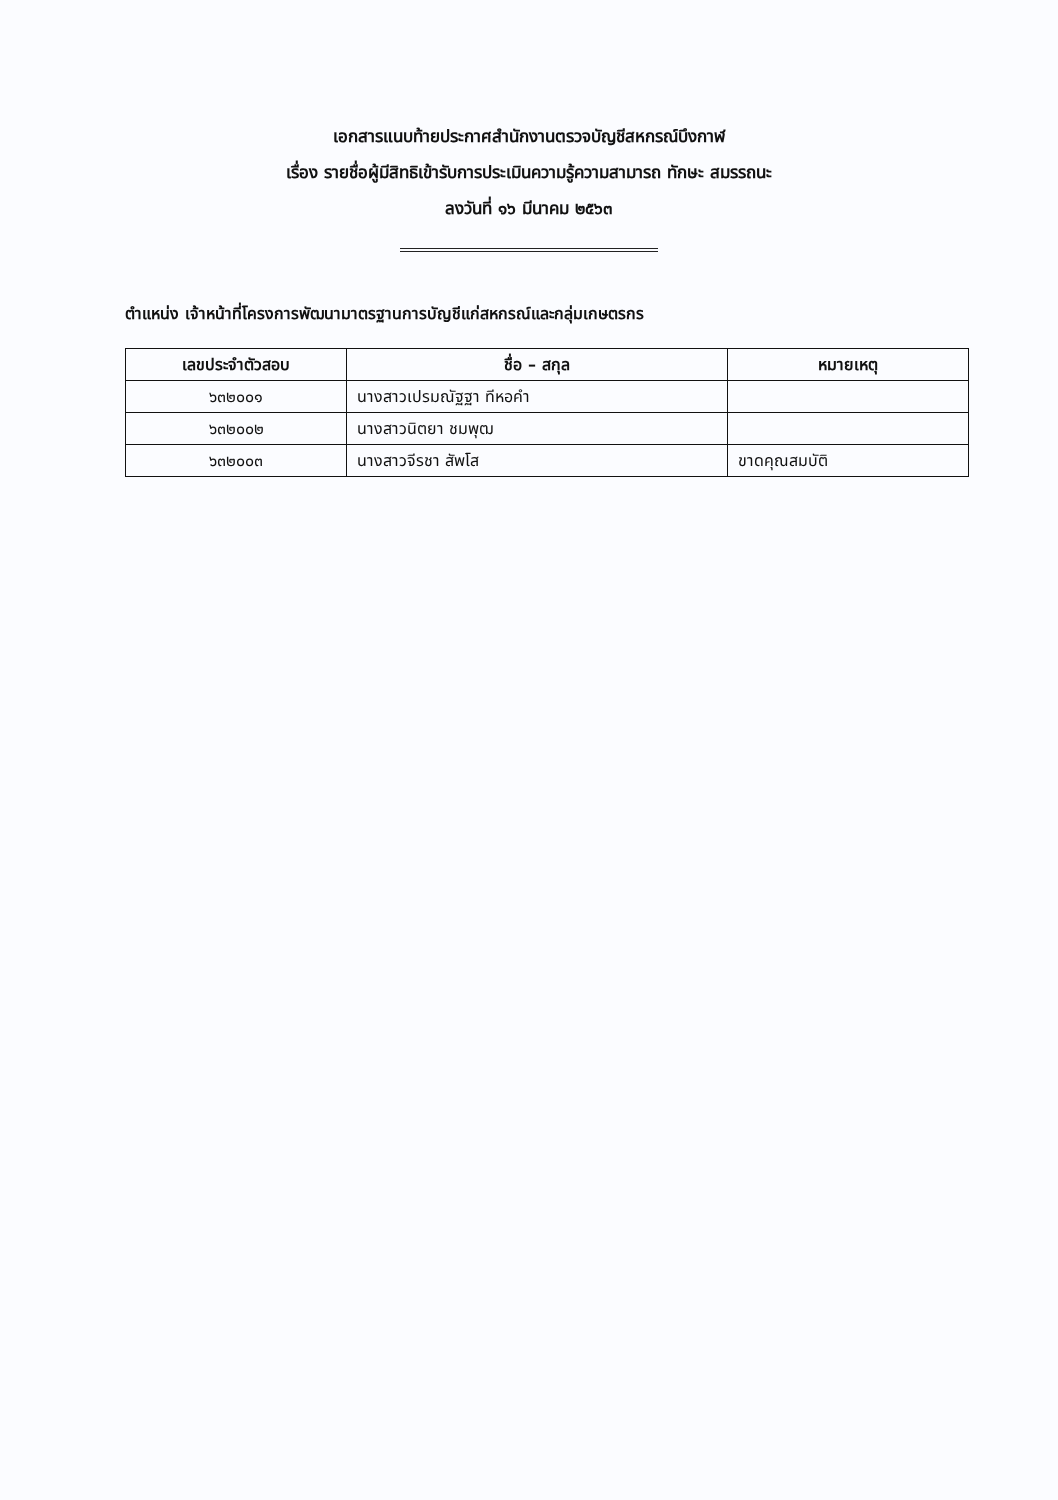เอกสารแนบท้ายประกาศสำนักงานตรวจบัญชีสหกรณ์บึงกาฬ
เรื่อง รายชื่อผู้มีสิทธิเข้ารับการประเมินความรู้ความสามารถ ทักษะ สมรรถนะ
ลงวันที่ ๑๖ มีนาคม ๒๕๖๓
ตำแหน่ง เจ้าหน้าที่โครงการพัฒนามาตรฐานการบัญชีแก่สหกรณ์และกลุ่มเกษตรกร
| เลขประจำตัวสอบ | ชื่อ – สกุล | หมายเหตุ |
| --- | --- | --- |
| ๖๓๒๐๐๑ | นางสาวเปรมณัฐฐา ทีหอคำ | |
| ๖๓๒๐๐๒ | นางสาวนิตยา ชมพุฒ | |
| ๖๓๒๐๐๓ | นางสาวจีรชา สัพโส | ขาดคุณสมบัติ |